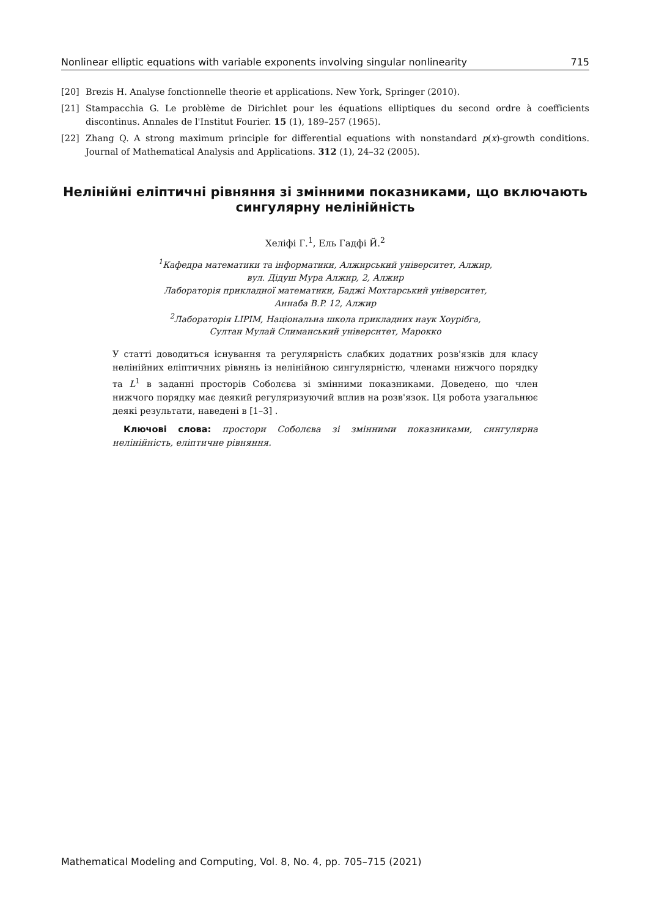Nonlinear elliptic equations with variable exponents involving singular nonlinearity 715
[20] Brezis H. Analyse fonctionnelle theorie et applications. New York, Springer (2010).
[21] Stampacchia G. Le problème de Dirichlet pour les équations elliptiques du second ordre à coefficients discontinus. Annales de l'Institut Fourier. 15 (1), 189–257 (1965).
[22] Zhang Q. A strong maximum principle for differential equations with nonstandard p(x)-growth conditions. Journal of Mathematical Analysis and Applications. 312 (1), 24–32 (2005).
Нелінійні еліптичні рівняння зі змінними показниками, що включають сингулярну нелінійність
Хеліфі Г.<sup>1</sup>, Ель Гадфі Й.<sup>2</sup>
<sup>1</sup> Кафедра математики та інформатики, Алжирський університет, Алжир,
вул. Дідуш Мура Алжир, 2, Алжир
Лабораторія прикладної математики, Баджі Мохтарський університет,
Аннаба B.P. 12, Алжир
<sup>2</sup> Лабораторія LIPIM, Національна школа прикладних наук Хоурібга,
Султан Мулай Слиманський університет, Марокко
У статті доводиться існування та регулярність слабких додатних розв'язків для класу нелінійних еліптичних рівнянь із нелінійною сингулярністю, членами нижчого порядку та L<sup>1</sup> в заданні просторів Соболєва зі змінними показниками. Доведено, що член нижчого порядку має деякий регуляризуючий вплив на розв'язок. Ця робота узагальнює деякі результати, наведені в [1–3] .
Ключові слова: простори Соболєва зі змінними показниками, сингулярна нелінійність, еліптичне рівняння.
Mathematical Modeling and Computing, Vol. 8, No. 4, pp. 705–715 (2021)